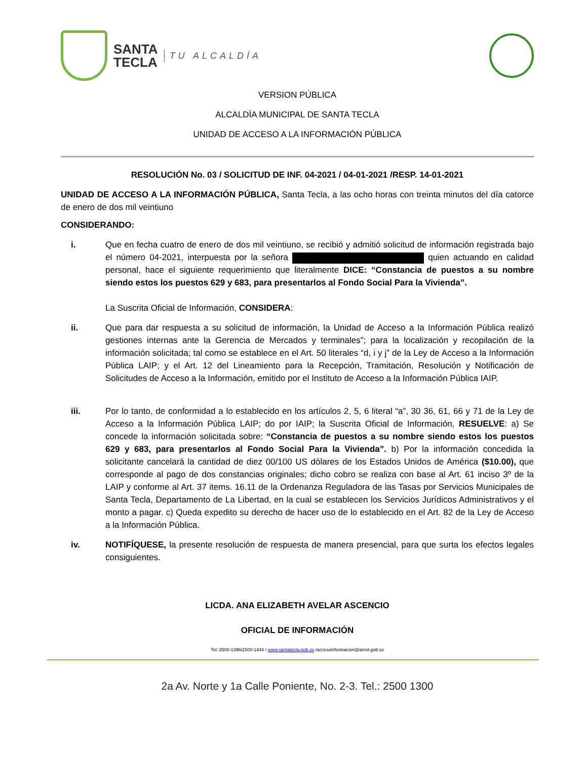SANTA
TECLA
TU ALCALDÍA
VERSION PÚBLICA
ALCALDÍA MUNICIPAL DE SANTA TECLA
UNIDAD DE ACCESO A LA INFORMACIÓN PÚBLICA
RESOLUCIÓN No. 03 / SOLICITUD DE INF. 04-2021 / 04-01-2021 /RESP. 14-01-2021
UNIDAD DE ACCESO A LA INFORMACIÓN PÚBLICA, Santa Tecla, a las ocho horas con treinta minutos del día catorce de enero de dos mil veintiuno
CONSIDERANDO:
i. Que en fecha cuatro de enero de dos mil veintiuno, se recibió y admitió solicitud de información registrada bajo el número 04-2021, interpuesta por la señora quien actuando en calidad personal, hace el siguiente requerimiento que literalmente DICE: “Constancia de puestos a su nombre siendo estos los puestos 629 y 683, para presentarlos al Fondo Social Para la Vivienda”.
La Suscrita Oficial de Información, CONSIDERA:
ii. Que para dar respuesta a su solicitud de información, la Unidad de Acceso a la Información Pública realizó gestiones internas ante la Gerencia de Mercados y terminales”; para la localización y recopilación de la información solicitada; tal como se establece en el Art. 50 literales “d, i y j” de la Ley de Acceso a la Información Pública LAIP; y el Art. 12 del Lineamiento para la Recepción, Tramitación, Resolución y Notificación de Solicitudes de Acceso a la Información, emitido por el Instituto de Acceso a la Información Pública IAIP.
iii. Por lo tanto, de conformidad a lo establecido en los artículos 2, 5, 6 literal “a”, 30 36, 61, 66 y 71 de la Ley de Acceso a la Información Pública LAIP; do por IAIP; la Suscrita Oficial de Información, RESUELVE: a) Se concede la información solicitada sobre: “Constancia de puestos a su nombre siendo estos los puestos 629 y 683, para presentarlos al Fondo Social Para la Vivienda”. b) Por la información concedida la solicitante cancelará la cantidad de diez 00/100 US dólares de los Estados Unidos de América ($10.00), que corresponde al pago de dos constancias originales; dicho cobro se realiza con base al Art. 61 inciso 3º de la LAIP y conforme al Art. 37 items. 16.11 de la Ordenanza Reguladora de las Tasas por Servicios Municipales de Santa Tecla, Departamento de La Libertad, en la cual se establecen los Servicios Jurídicos Administrativos y el monto a pagar. c) Queda expedito su derecho de hacer uso de lo establecido en el Art. 82 de la Ley de Acceso a la Información Pública.
iv. NOTIFÍQUESE, la presente resolución de respuesta de manera presencial, para que surta los efectos legales consiguientes.
LICDA. ANA ELIZABETH AVELAR ASCENCIO
OFICIAL DE INFORMACIÓN
Tel: 2500-1396/2500-1444 / www.santatecla.gob.sv /accesoinformacion@amst.gob.sv
2a Av. Norte y 1a Calle Poniente, No. 2-3. Tel.: 2500 1300